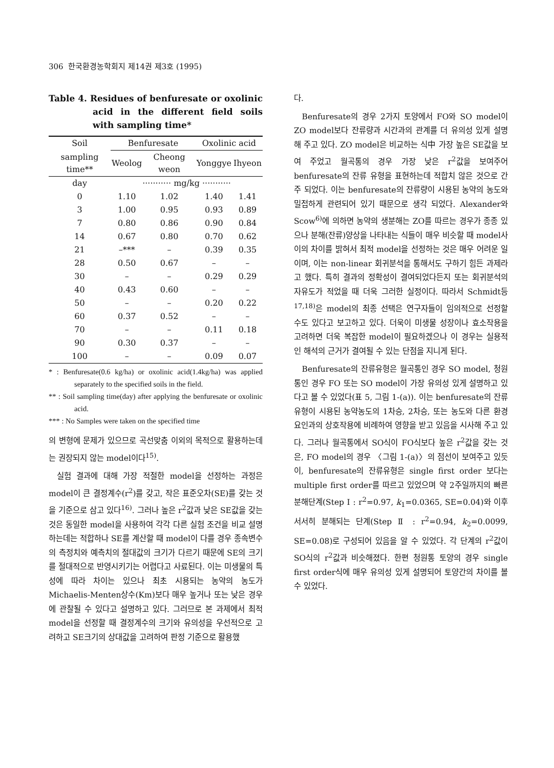306 한국환경농학회지 제14권 제3호 (1995)
Table 4. Residues of benfuresate or oxolinic acid in the different field soils with sampling time*
| Soil | Benfuresate | | Oxolinic acid | |
| --- | --- | --- | --- | --- |
| sampling time** | Weolog | Cheong weon | Yonggye | Ihyeon |
| day | ··········· mg/kg ··········· | | | |
| 0 | 1.10 | 1.02 | 1.40 | 1.41 |
| 3 | 1.00 | 0.95 | 0.93 | 0.89 |
| 7 | 0.80 | 0.86 | 0.90 | 0.84 |
| 14 | 0.67 | 0.80 | 0.70 | 0.62 |
| 21 | –*** | – | 0.39 | 0.35 |
| 28 | 0.50 | 0.67 | – | – |
| 30 | – | – | 0.29 | 0.29 |
| 40 | 0.43 | 0.60 | – | – |
| 50 | – | – | 0.20 | 0.22 |
| 60 | 0.37 | 0.52 | – | – |
| 70 | – | – | 0.11 | 0.18 |
| 90 | 0.30 | 0.37 | – | – |
| 100 | – | – | 0.09 | 0.07 |
* : Benfuresate(0.6 kg/ha) or oxolinic acid(1.4kg/ha) was applied separately to the specified soils in the field.
** : Soil sampling time(day) after applying the benfuresate or oxolinic acid.
*** : No Samples were taken on the specified time
의 변형에 문제가 있으므로 곡선맞춤 이외의 목적으로 활용하는데는 권장되지 않는 model이다<sup>15)</sup>.
실험 결과에 대해 가장 적절한 model을 선정하는 과정은 model이 큰 결정계수(r<sup>2</sup>)를 갖고, 작은 표준오차(SE)를 갖는 것을 기준으로 삼고 있다<sup>16)</sup>. 그러나 높은 r<sup>2</sup>값과 낮은 SE값을 갖는 것은 동일한 model을 사용하여 각각 다른 실험 조건을 비교 설명하는데는 적합하나 SE를 계산할 때 model이 다를 경우 종속변수의 측정치와 예측치의 절대값의 크기가 다르기 때문에 SE의 크기를 절대적으로 반영시키기는 어렵다고 사료된다. 이는 미생물의 특성에 따라 차이는 있으나 최초 시용되는 농약의 농도가 Michaelis-Menten상수(Km)보다 매우 높거나 또는 낮은 경우에 관찰될 수 있다고 설명하고 있다. 그러므로 본 과제에서 최적 model을 선정할 때 결정계수의 크기와 유의성을 우선적으로 고려하고 SE크기의 상대값을 고려하여 판정 기준으로 활용했
다.
Benfuresate의 경우 2가지 토양에서 FO와 SO model이 ZO model보다 잔류량과 시간과의 관계를 더 유의성 있게 설명해 주고 있다. ZO model은 비교하는 식中 가장 높은 SE값을 보여 주었고 월곡통의 경우 가장 낮은 r<sup>2</sup>값을 보여주어 benfuresate의 잔류 유형을 표현하는데 적합치 않은 것으로 간주 되었다. 이는 benfuresate의 잔류량이 시용된 농약의 농도와 밀접하게 관련되어 있기 때문으로 생각 되었다. Alexander와 Scow<sup>6)</sup>에 의하면 농약의 생분해는 ZO를 따르는 경우가 종종 있으나 분해(잔류)양상을 나타내는 식들이 매우 비슷할 때 model사이의 차이를 밝혀서 최적 model을 선정하는 것은 매우 어려운 일이며, 이는 non-linear 회귀분석을 통해서도 구하기 힘든 과제라고 했다. 특히 결과의 정확성이 결여되었다든지 또는 회귀분석의 자유도가 적었을 때 더욱 그러한 실정이다. 따라서 Schmidt등<sup>17,18)</sup>은 model의 최종 선택은 연구자들이 임의적으로 선정할 수도 있다고 보고하고 있다. 더욱이 미생물 성장이나 효소작용을 고려하면 더욱 복잡한 model이 필요하겠으나 이 경우는 실용적인 해석의 근거가 결여될 수 있는 단점을 지니게 된다.
Benfuresate의 잔류유형은 월곡통인 경우 SO model, 청원통인 경우 FO 또는 SO model이 가장 유의성 있게 설명하고 있다고 볼 수 있었다(표 5, 그림 1-(a)). 이는 benfuresate의 잔류유형이 시용된 농약농도의 1차승, 2차승, 또는 농도와 다른 환경 요인과의 상호작용에 비례하여 영향을 받고 있음을 시사해 주고 있다. 그러나 월곡통에서 SO식이 FO식보다 높은 r<sup>2</sup>값을 갖는 것은, FO model의 경우 〈그림 1-(a)〉의 점선이 보여주고 있듯이, benfuresate의 잔류유형은 single first order 보다는 multiple first order를 따르고 있었으며 약 2주일까지의 빠른 분해단계(Step Ⅰ : r<sup>2</sup>=0.97, k<sub>1</sub>=0.0365, SE=0.04)와 이후 서서히 분해되는 단계(Step Ⅱ : r<sup>2</sup>=0.94, k<sub>2</sub>=0.0099, SE=0.08)로 구성되어 있음을 알 수 있었다. 각 단계의 r<sup>2</sup>값이 SO식의 r<sup>2</sup>값과 비슷해졌다. 한편 청원통 토양의 경우 single first order식에 매우 유의성 있게 설명되어 토양간의 차이를 볼 수 있었다.